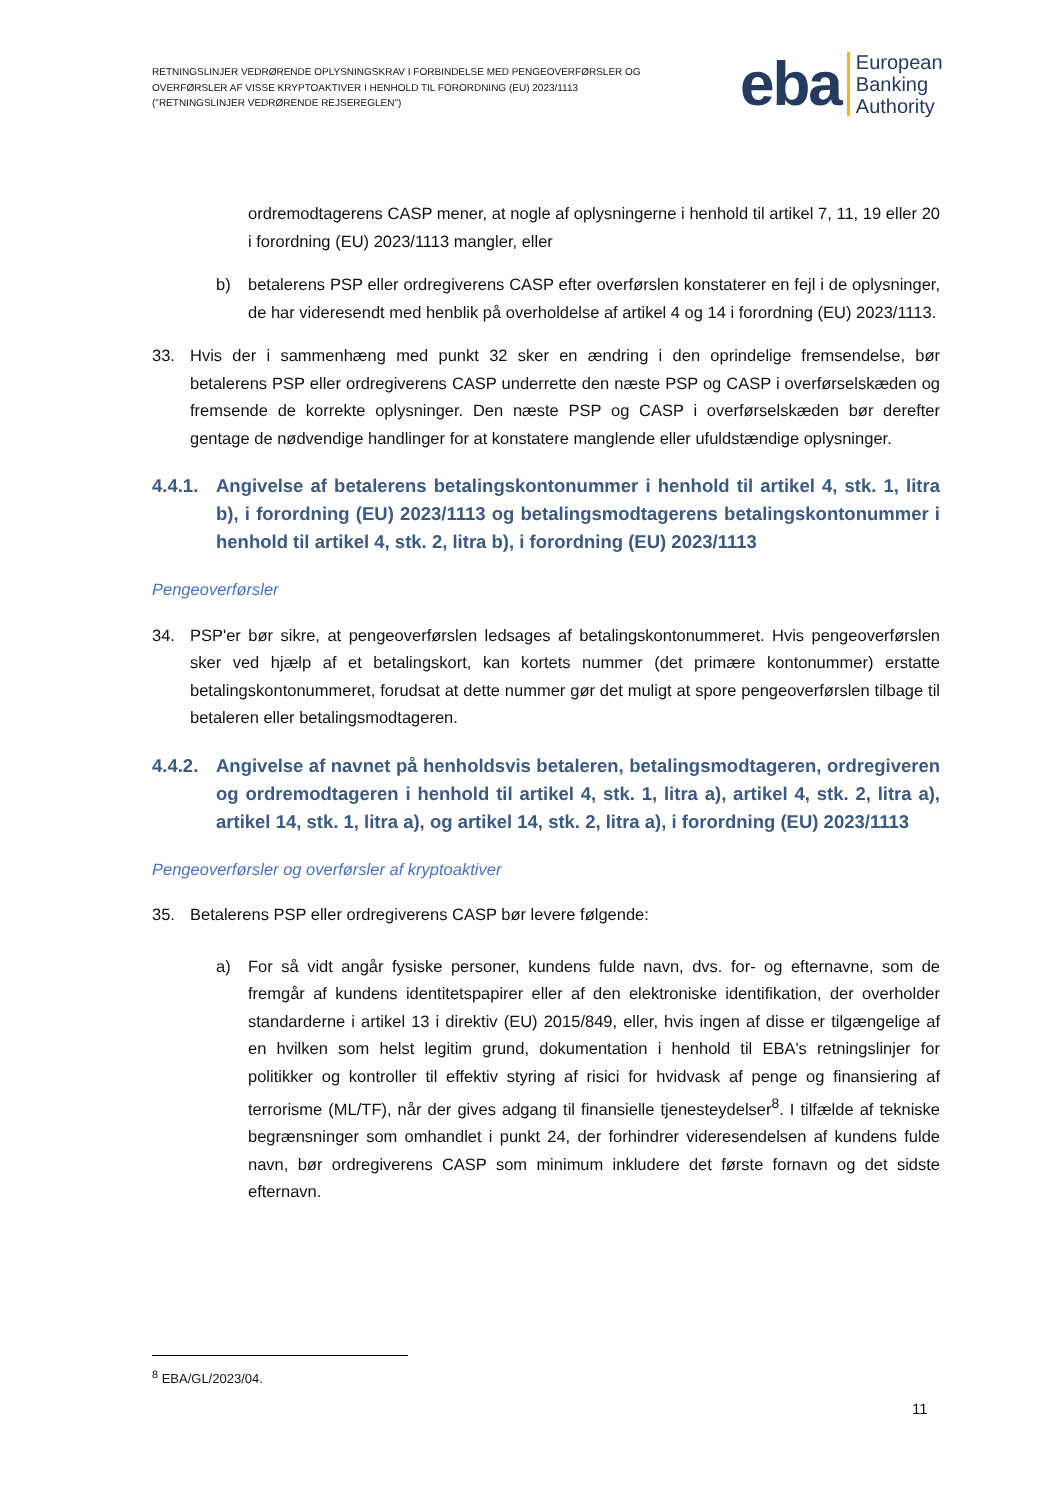RETNINGSLINJER VEDRØRENDE OPLYSNINGSKRAV I FORBINDELSE MED PENGEOVERFØRSLER OG OVERFØRSLER AF VISSE KRYPTOAKTIVER I HENHOLD TIL FORORDNING (EU) 2023/1113 ("RETNINGSLINJER VEDRØRENDE REJSEREGLEN")
eba European
Banking
Authority
ordremodtagerens CASP mener, at nogle af oplysningerne i henhold til artikel 7, 11, 19 eller 20 i forordning (EU) 2023/1113 mangler, eller
b) betalerens PSP eller ordregiverens CASP efter overførslen konstaterer en fejl i de oplysninger, de har videresendt med henblik på overholdelse af artikel 4 og 14 i forordning (EU) 2023/1113.
33. Hvis der i sammenhæng med punkt 32 sker en ændring i den oprindelige fremsendelse, bør betalerens PSP eller ordregiverens CASP underrette den næste PSP og CASP i overførselskæden og fremsende de korrekte oplysninger. Den næste PSP og CASP i overførselskæden bør derefter gentage de nødvendige handlinger for at konstatere manglende eller ufuldstændige oplysninger.
4.4.1. Angivelse af betalerens betalingskontonummer i henhold til artikel 4, stk. 1, litra b), i forordning (EU) 2023/1113 og betalingsmodtagerens betalingskontonummer i henhold til artikel 4, stk. 2, litra b), i forordning (EU) 2023/1113
Pengeoverførsler
34. PSP'er bør sikre, at pengeoverførslen ledsages af betalingskontonummeret. Hvis pengeoverførslen sker ved hjælp af et betalingskort, kan kortets nummer (det primære kontonummer) erstatte betalingskontonummeret, forudsat at dette nummer gør det muligt at spore pengeoverførslen tilbage til betaleren eller betalingsmodtageren.
4.4.2. Angivelse af navnet på henholdsvis betaleren, betalingsmodtageren, ordregiveren og ordremodtageren i henhold til artikel 4, stk. 1, litra a), artikel 4, stk. 2, litra a), artikel 14, stk. 1, litra a), og artikel 14, stk. 2, litra a), i forordning (EU) 2023/1113
Pengeoverførsler og overførsler af kryptoaktiver
35. Betalerens PSP eller ordregiverens CASP bør levere følgende:
a) For så vidt angår fysiske personer, kundens fulde navn, dvs. for- og efternavne, som de fremgår af kundens identitetspapirer eller af den elektroniske identifikation, der overholder standarderne i artikel 13 i direktiv (EU) 2015/849, eller, hvis ingen af disse er tilgængelige af en hvilken som helst legitim grund, dokumentation i henhold til EBA's retningslinjer for politikker og kontroller til effektiv styring af risici for hvidvask af penge og finansiering af terrorisme (ML/TF), når der gives adgang til finansielle tjenesteydelser<sup>8</sup>. I tilfælde af tekniske begrænsninger som omhandlet i punkt 24, der forhindrer videresendelsen af kundens fulde navn, bør ordregiverens CASP som minimum inkludere det første fornavn og det sidste efternavn.
<sup>8</sup> EBA/GL/2023/04.
11